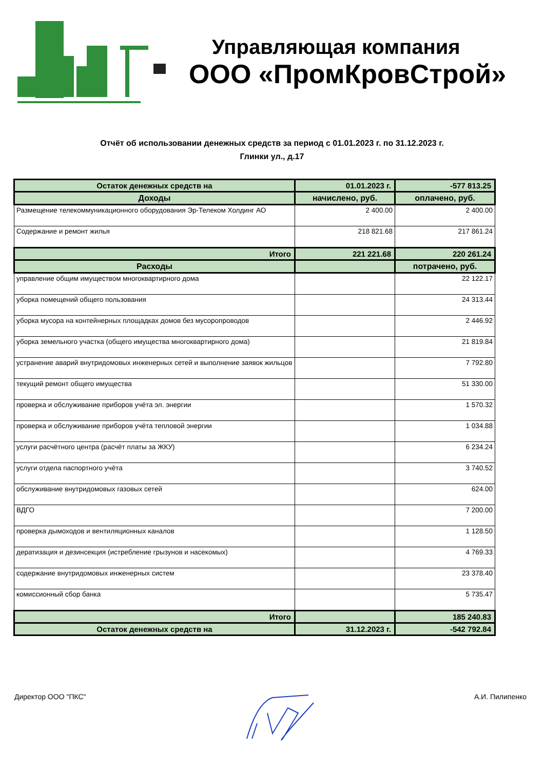Управляющая компания
ООО «ПромКровСтрой»
Отчёт об использовании денежных средств за период с 01.01.2023 г. по 31.12.2023 г.
Глинки ул., д.17
| Остаток денежных средств на | 01.01.2023 г. | -577 813.25 |
| Доходы | начислено, руб. | оплачено, руб. |
| Размещение телекоммуникационного оборудования Эр-Телеком Холдинг АО | 2 400.00 | 2 400.00 |
| Содержание и ремонт жилья | 218 821.68 | 217 861.24 |
| Итого | 221 221.68 | 220 261.24 |
| Расходы | | потрачено, руб. |
| управление общим имуществом многоквартирного дома | | 22 122.17 |
| уборка помещений общего пользования | | 24 313.44 |
| уборка мусора на контейнерных площадках домов без мусоропроводов | | 2 446.92 |
| уборка земельного участка (общего имущества многоквартирного дома) | | 21 819.84 |
| устранение аварий внутридомовых инженерных сетей и выполнение заявок жильцов | | 7 792.80 |
| текущий ремонт общего имущества | | 51 330.00 |
| проверка и обслуживание приборов учёта эл. энергии | | 1 570.32 |
| проверка и обслуживание приборов учёта тепловой энергии | | 1 034.88 |
| услуги расчётного центра (расчёт платы за ЖКУ) | | 6 234.24 |
| услуги отдела паспортного учёта | | 3 740.52 |
| обслуживание внутридомовых газовых сетей | | 624.00 |
| ВДГО | | 7 200.00 |
| проверка дымоходов и вентиляционных каналов | | 1 128.50 |
| дератизация и дезинсекция (истребление грызунов и насекомых) | | 4 769.33 |
| содержание внутридомовых инженерных систем | | 23 378.40 |
| комиссионный сбор банка | | 5 735.47 |
| Итого | | 185 240.83 |
| Остаток денежных средств на | 31.12.2023 г. | -542 792.84 |
Директор ООО "ПКС" А.И. Пилипенко